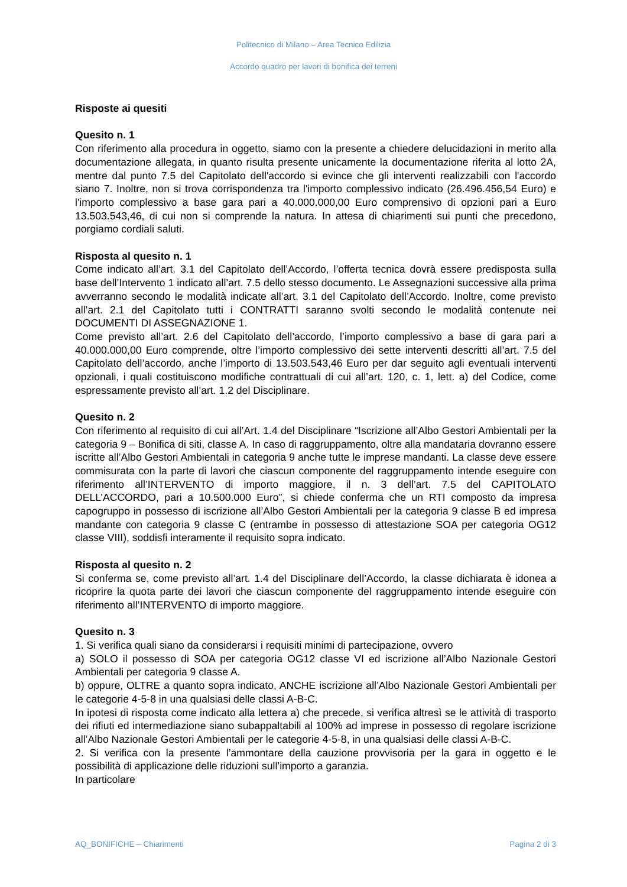Politecnico di Milano – Area Tecnico Edilizia
Accordo quadro per lavori di bonifica dei terreni
Risposte ai quesiti
Quesito n. 1
Con riferimento alla procedura in oggetto, siamo con la presente a chiedere delucidazioni in merito alla documentazione allegata, in quanto risulta presente unicamente la documentazione riferita al lotto 2A, mentre dal punto 7.5 del Capitolato dell'accordo si evince che gli interventi realizzabili con l'accordo siano 7. Inoltre, non si trova corrispondenza tra l'importo complessivo indicato (26.496.456,54 Euro) e l'importo complessivo a base gara pari a 40.000.000,00 Euro comprensivo di opzioni pari a Euro 13.503.543,46, di cui non si comprende la natura. In attesa di chiarimenti sui punti che precedono, porgiamo cordiali saluti.
Risposta al quesito n. 1
Come indicato all’art. 3.1 del Capitolato dell’Accordo, l’offerta tecnica dovrà essere predisposta sulla base dell’Intervento 1 indicato all’art. 7.5 dello stesso documento. Le Assegnazioni successive alla prima avverranno secondo le modalità indicate all’art. 3.1 del Capitolato dell’Accordo. Inoltre, come previsto all’art. 2.1 del Capitolato tutti i CONTRATTI saranno svolti secondo le modalità contenute nei DOCUMENTI DI ASSEGNAZIONE 1.
Come previsto all’art. 2.6 del Capitolato dell’accordo, l’importo complessivo a base di gara pari a 40.000.000,00 Euro comprende, oltre l’importo complessivo dei sette interventi descritti all’art. 7.5 del Capitolato dell’accordo, anche l’importo di 13.503.543,46 Euro per dar seguito agli eventuali interventi opzionali, i quali costituiscono modifiche contrattuali di cui all’art. 120, c. 1, lett. a) del Codice, come espressamente previsto all’art. 1.2 del Disciplinare.
Quesito n. 2
Con riferimento al requisito di cui all’Art. 1.4 del Disciplinare “Iscrizione all’Albo Gestori Ambientali per la categoria 9 – Bonifica di siti, classe A. In caso di raggruppamento, oltre alla mandataria dovranno essere iscritte all’Albo Gestori Ambientali in categoria 9 anche tutte le imprese mandanti. La classe deve essere commisurata con la parte di lavori che ciascun componente del raggruppamento intende eseguire con riferimento all’INTERVENTO di importo maggiore, il n. 3 dell’art. 7.5 del CAPITOLATO DELL’ACCORDO, pari a 10.500.000 Euro”, si chiede conferma che un RTI composto da impresa capogruppo in possesso di iscrizione all’Albo Gestori Ambientali per la categoria 9 classe B ed impresa mandante con categoria 9 classe C (entrambe in possesso di attestazione SOA per categoria OG12 classe VIII), soddisfi interamente il requisito sopra indicato.
Risposta al quesito n. 2
Si conferma se, come previsto all’art. 1.4 del Disciplinare dell’Accordo, la classe dichiarata è idonea a ricoprire la quota parte dei lavori che ciascun componente del raggruppamento intende eseguire con riferimento all’INTERVENTO di importo maggiore.
Quesito n. 3
1. Si verifica quali siano da considerarsi i requisiti minimi di partecipazione, ovvero
a) SOLO il possesso di SOA per categoria OG12 classe VI ed iscrizione all’Albo Nazionale Gestori Ambientali per categoria 9 classe A.
b) oppure, OLTRE a quanto sopra indicato, ANCHE iscrizione all’Albo Nazionale Gestori Ambientali per le categorie 4-5-8 in una qualsiasi delle classi A-B-C.
In ipotesi di risposta come indicato alla lettera a) che precede, si verifica altresì se le attività di trasporto dei rifiuti ed intermediazione siano subappaltabili al 100% ad imprese in possesso di regolare iscrizione all’Albo Nazionale Gestori Ambientali per le categorie 4-5-8, in una qualsiasi delle classi A-B-C.
2. Si verifica con la presente l’ammontare della cauzione provvisoria per la gara in oggetto e le possibilità di applicazione delle riduzioni sull’importo a garanzia.
In particolare
AQ_BONIFICHE – Chiarimenti Pagina 2 di 3